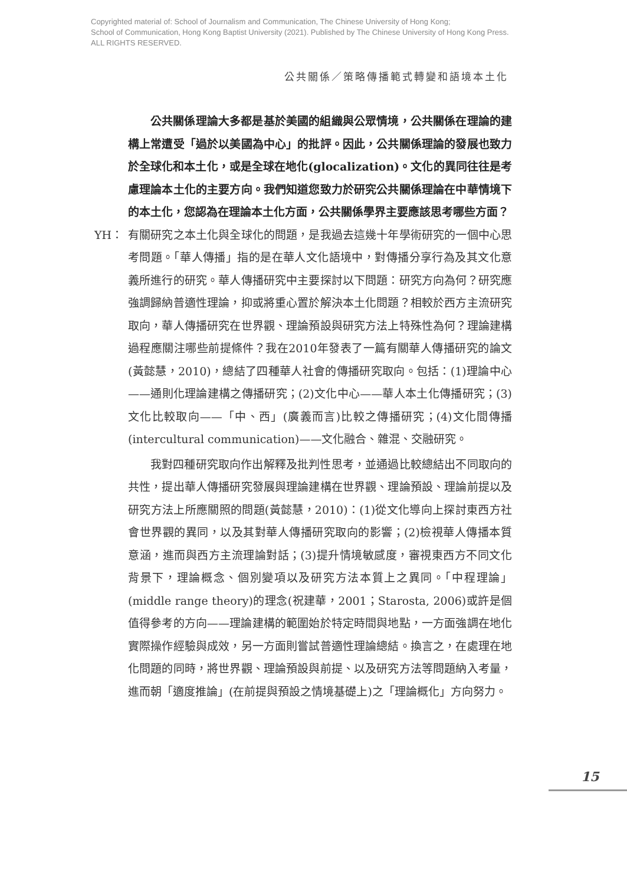Copyrighted material of: School of Journalism and Communication, The Chinese University of Hong Kong;
School of Communication, Hong Kong Baptist University (2021). Published by The Chinese University of Hong Kong Press.
ALL RIGHTS RESERVED.
公共關係／策略傳播範式轉變和語境本土化
公共關係理論大多都是基於美國的組織與公眾情境，公共關係在理論的建構上常遭受「過於以美國為中心」的批評。因此，公共關係理論的發展也致力於全球化和本土化，或是全球在地化(glocalization)。文化的異同往往是考慮理論本土化的主要方向。我們知道您致力於研究公共關係理論在中華情境下的本土化，您認為在理論本土化方面，公共關係學界主要應該思考哪些方面？
YH： 有關研究之本土化與全球化的問題，是我過去這幾十年學術研究的一個中心思考問題。「華人傳播」指的是在華人文化語境中，對傳播分享行為及其文化意義所進行的研究。華人傳播研究中主要探討以下問題：研究方向為何？研究應強調歸納普適性理論，抑或將重心置於解決本土化問題？相較於西方主流研究取向，華人傳播研究在世界觀、理論預設與研究方法上特殊性為何？理論建構過程應關注哪些前提條件？我在2010年發表了一篇有關華人傳播研究的論文(黃懿慧，2010)，總結了四種華人社會的傳播研究取向。包括：(1)理論中心——通則化理論建構之傳播研究；(2)文化中心——華人本土化傳播研究；(3)文化比較取向——「中、西」(廣義而言)比較之傳播研究；(4)文化間傳播(intercultural communication)——文化融合、雜混、交融研究。
我對四種研究取向作出解釋及批判性思考，並通過比較總結出不同取向的共性，提出華人傳播研究發展與理論建構在世界觀、理論預設、理論前提以及研究方法上所應關照的問題(黃懿慧，2010)：(1)從文化導向上探討東西方社會世界觀的異同，以及其對華人傳播研究取向的影響；(2)檢視華人傳播本質意涵，進而與西方主流理論對話；(3)提升情境敏感度，審視東西方不同文化背景下，理論概念、個別變項以及研究方法本質上之異同。「中程理論」(middle range theory)的理念(祝建華，2001；Starosta, 2006)或許是個值得參考的方向——理論建構的範圍始於特定時間與地點，一方面強調在地化實際操作經驗與成效，另一方面則嘗試普適性理論總結。換言之，在處理在地化問題的同時，將世界觀、理論預設與前提、以及研究方法等問題納入考量，進而朝「適度推論」(在前提與預設之情境基礎上)之「理論概化」方向努力。
15